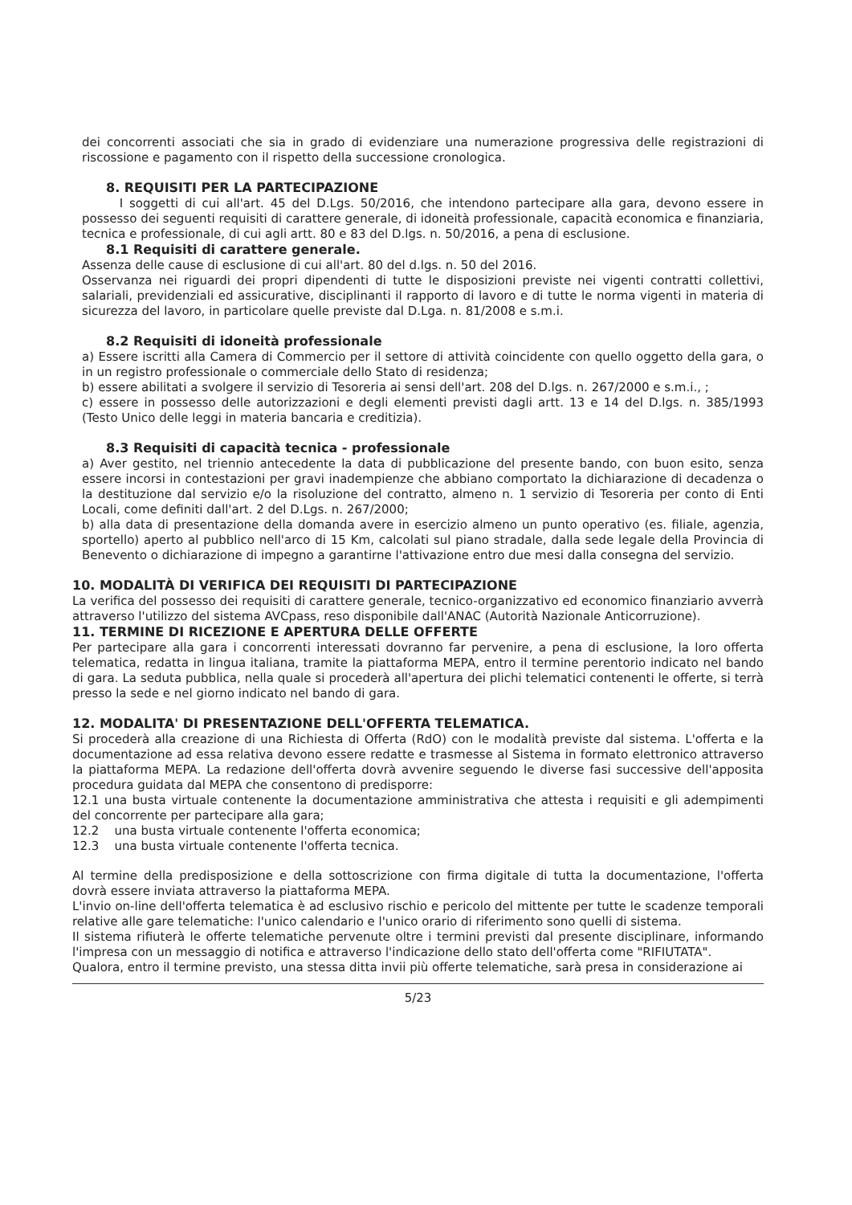dei concorrenti associati che sia in grado di evidenziare una numerazione progressiva delle registrazioni di riscossione e pagamento con il rispetto della successione cronologica.
8. REQUISITI PER LA PARTECIPAZIONE
I soggetti di cui all'art. 45 del D.Lgs. 50/2016, che intendono partecipare alla gara, devono essere in possesso dei seguenti requisiti di carattere generale, di idoneità professionale, capacità economica e finanziaria, tecnica e professionale, di cui agli artt. 80 e 83 del D.lgs. n. 50/2016, a pena di esclusione.
8.1 Requisiti di carattere generale.
Assenza delle cause di esclusione di cui all'art. 80 del d.lgs. n. 50 del 2016.
Osservanza nei riguardi dei propri dipendenti di tutte le disposizioni previste nei vigenti contratti collettivi, salariali, previdenziali ed assicurative, disciplinanti il rapporto di lavoro e di tutte le norma vigenti in materia di sicurezza del lavoro, in particolare quelle previste dal D.Lga. n. 81/2008 e s.m.i.
8.2 Requisiti di idoneità professionale
a) Essere iscritti alla Camera di Commercio per il settore di attività coincidente con quello oggetto della gara, o in un registro professionale o commerciale dello Stato di residenza;
b) essere abilitati a svolgere il servizio di Tesoreria ai sensi dell'art. 208 del D.lgs. n. 267/2000 e s.m.i., ;
c) essere in possesso delle autorizzazioni e degli elementi previsti dagli artt. 13 e 14 del D.lgs. n. 385/1993 (Testo Unico delle leggi in materia bancaria e creditizia).
8.3 Requisiti di capacità tecnica - professionale
a) Aver gestito, nel triennio antecedente la data di pubblicazione del presente bando, con buon esito, senza essere incorsi in contestazioni per gravi inadempienze che abbiano comportato la dichiarazione di decadenza o la destituzione dal servizio e/o la risoluzione del contratto, almeno n. 1 servizio di Tesoreria per conto di Enti Locali, come definiti dall'art. 2 del D.Lgs. n. 267/2000;
b) alla data di presentazione della domanda avere in esercizio almeno un punto operativo (es. filiale, agenzia, sportello) aperto al pubblico nell'arco di 15 Km, calcolati sul piano stradale, dalla sede legale della Provincia di Benevento o dichiarazione di impegno a garantirne l'attivazione entro due mesi dalla consegna del servizio.
10. MODALITÀ DI VERIFICA DEI REQUISITI DI PARTECIPAZIONE
La verifica del possesso dei requisiti di carattere generale, tecnico-organizzativo ed economico finanziario avverrà attraverso l'utilizzo del sistema AVCpass, reso disponibile dall'ANAC (Autorità Nazionale Anticorruzione).
11. TERMINE DI RICEZIONE E APERTURA DELLE OFFERTE
Per partecipare alla gara i concorrenti interessati dovranno far pervenire, a pena di esclusione, la loro offerta telematica, redatta in lingua italiana, tramite la piattaforma MEPA, entro il termine perentorio indicato nel bando di gara. La seduta pubblica, nella quale si procederà all'apertura dei plichi telematici contenenti le offerte, si terrà presso la sede e nel giorno indicato nel bando di gara.
12. MODALITA' DI PRESENTAZIONE DELL'OFFERTA TELEMATICA.
Si procederà alla creazione di una Richiesta di Offerta (RdO) con le modalità previste dal sistema. L'offerta e la documentazione ad essa relativa devono essere redatte e trasmesse al Sistema in formato elettronico attraverso la piattaforma MEPA. La redazione dell'offerta dovrà avvenire seguendo le diverse fasi successive dell'apposita procedura guidata dal MEPA che consentono di predisporre:
12.1 una busta virtuale contenente la documentazione amministrativa che attesta i requisiti e gli adempimenti del concorrente per partecipare alla gara;
12.2 una busta virtuale contenente l'offerta economica;
12.3 una busta virtuale contenente l'offerta tecnica.
Al termine della predisposizione e della sottoscrizione con firma digitale di tutta la documentazione, l'offerta dovrà essere inviata attraverso la piattaforma MEPA.
L'invio on-line dell'offerta telematica è ad esclusivo rischio e pericolo del mittente per tutte le scadenze temporali relative alle gare telematiche: l'unico calendario e l'unico orario di riferimento sono quelli di sistema.
Il sistema rifiuterà le offerte telematiche pervenute oltre i termini previsti dal presente disciplinare, informando l'impresa con un messaggio di notifica e attraverso l'indicazione dello stato dell'offerta come "RIFIUTATA".
Qualora, entro il termine previsto, una stessa ditta invii più offerte telematiche, sarà presa in considerazione ai
5/23